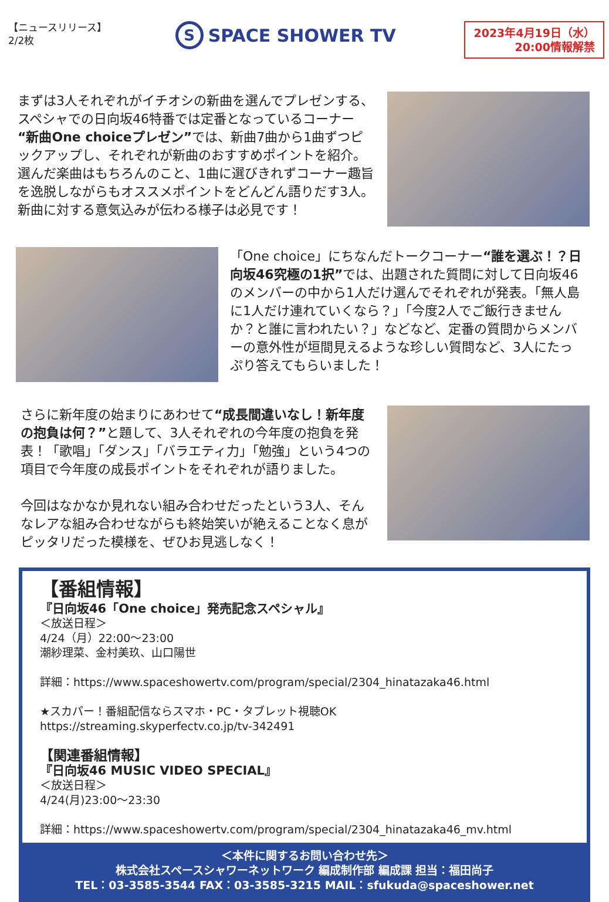【ニュースリリース】
2/2枚
S
SPACE SHOWER TV
2023年4月19日（水）
20:00情報解禁
まずは3人それぞれがイチオシの新曲を選んでプレゼンする、スペシャでの日向坂46特番では定番となっているコーナー“新曲One choiceプレゼン”では、新曲7曲から1曲ずつピックアップし、それぞれが新曲のおすすめポイントを紹介。選んだ楽曲はもちろんのこと、1曲に選びきれずコーナー趣旨を逸脱しながらもオススメポイントをどんどん語りだす3人。新曲に対する意気込みが伝わる様子は必見です！
「One choice」にちなんだトークコーナー“誰を選ぶ！？日向坂46究極の1択”では、出題された質問に対して日向坂46のメンバーの中から1人だけ選んでそれぞれが発表。「無人島に1人だけ連れていくなら？」「今度2人でご飯行きませんか？と誰に言われたい？」などなど、定番の質問からメンバーの意外性が垣間見えるような珍しい質問など、3人にたっぷり答えてもらいました！
さらに新年度の始まりにあわせて“成長間違いなし！新年度の抱負は何？”と題して、3人それぞれの今年度の抱負を発表！「歌唱」「ダンス」「バラエティ力」「勉強」という4つの項目で今年度の成長ポイントをそれぞれが語りました。
今回はなかなか見れない組み合わせだったという3人、そんなレアな組み合わせながらも終始笑いが絶えることなく息がピッタリだった模様を、ぜひお見逃しなく！
【番組情報】
『日向坂46「One choice」発売記念スペシャル』
＜放送日程＞
4/24（月）22:00～23:00
潮紗理菜、金村美玖、山口陽世
詳細：https://www.spaceshowertv.com/program/special/2304_hinatazaka46.html
★スカパー！番組配信ならスマホ・PC・タブレット視聴OK
https://streaming.skyperfectv.co.jp/tv-342491
【関連番組情報】
『日向坂46 MUSIC VIDEO SPECIAL』
＜放送日程＞
4/24(月)23:00～23:30
詳細：https://www.spaceshowertv.com/program/special/2304_hinatazaka46_mv.html
＜本件に関するお問い合わせ先＞
株式会社スペースシャワーネットワーク 編成制作部 編成課 担当：福田尚子
TEL：03-3585-3544 FAX：03-3585-3215 MAIL：sfukuda@spaceshower.net